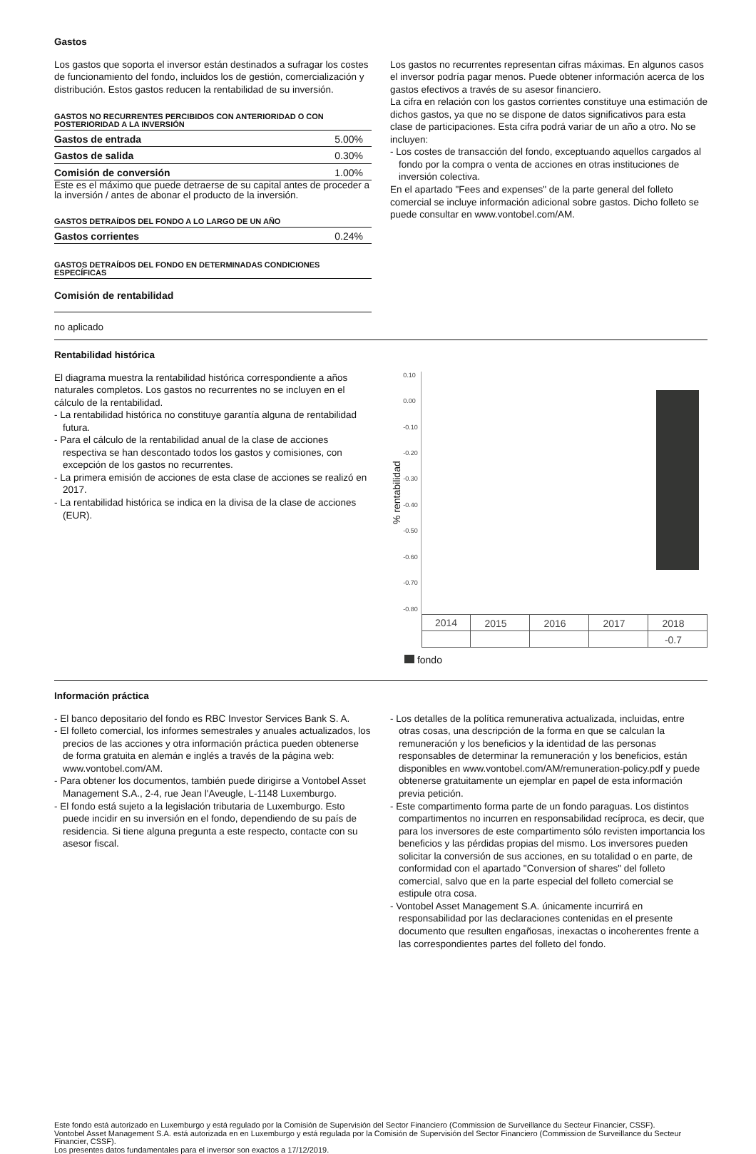Gastos
Los gastos que soporta el inversor están destinados a sufragar los costes de funcionamiento del fondo, incluidos los de gestión, comercialización y distribución. Estos gastos reducen la rentabilidad de su inversión.
GASTOS NO RECURRENTES PERCIBIDOS CON ANTERIORIDAD O CON POSTERIORIDAD A LA INVERSIÓN
| Gastos de entrada | 5.00% |
| Gastos de salida | 0.30% |
| Comisión de conversión | 1.00% |
Este es el máximo que puede detraerse de su capital antes de proceder a la inversión / antes de abonar el producto de la inversión.
GASTOS DETRAÍDOS DEL FONDO A LO LARGO DE UN AÑO
| Gastos corrientes | 0.24% |
GASTOS DETRAÍDOS DEL FONDO EN DETERMINADAS CONDICIONES ESPECÍFICAS
| Comisión de rentabilidad |
Los gastos no recurrentes representan cifras máximas. En algunos casos el inversor podría pagar menos. Puede obtener información acerca de los gastos efectivos a través de su asesor financiero.
La cifra en relación con los gastos corrientes constituye una estimación de dichos gastos, ya que no se dispone de datos significativos para esta clase de participaciones. Esta cifra podrá variar de un año a otro. No se incluyen:
- Los costes de transacción del fondo, exceptuando aquellos cargados al fondo por la compra o venta de acciones en otras instituciones de inversión colectiva.
En el apartado "Fees and expenses" de la parte general del folleto comercial se incluye información adicional sobre gastos. Dicho folleto se puede consultar en www.vontobel.com/AM.
no aplicado
Rentabilidad histórica
El diagrama muestra la rentabilidad histórica correspondiente a años naturales completos. Los gastos no recurrentes no se incluyen en el cálculo de la rentabilidad.
- La rentabilidad histórica no constituye garantía alguna de rentabilidad futura.
- Para el cálculo de la rentabilidad anual de la clase de acciones respectiva se han descontado todos los gastos y comisiones, con excepción de los gastos no recurrentes.
- La primera emisión de acciones de esta clase de acciones se realizó en 2017.
- La rentabilidad histórica se indica en la divisa de la clase de acciones (EUR).
% rentabilidad
0.10
0.00
-0.10
-0.20
-0.30
-0.40
-0.50
-0.60
-0.70
-0.80
| 2014 | 2015 | 2016 | 2017 | 2018 |
| | | | | -0.7 |
fondo
Información práctica
- El banco depositario del fondo es RBC Investor Services Bank S. A.
- El folleto comercial, los informes semestrales y anuales actualizados, los precios de las acciones y otra información práctica pueden obtenerse de forma gratuita en alemán e inglés a través de la página web: www.vontobel.com/AM.
- Para obtener los documentos, también puede dirigirse a Vontobel Asset Management S.A., 2-4, rue Jean l'Aveugle, L-1148 Luxemburgo.
- El fondo está sujeto a la legislación tributaria de Luxemburgo. Esto puede incidir en su inversión en el fondo, dependiendo de su país de residencia. Si tiene alguna pregunta a este respecto, contacte con su asesor fiscal.
- Los detalles de la política remunerativa actualizada, incluidas, entre otras cosas, una descripción de la forma en que se calculan la remuneración y los beneficios y la identidad de las personas responsables de determinar la remuneración y los beneficios, están disponibles en www.vontobel.com/AM/remuneration-policy.pdf y puede obtenerse gratuitamente un ejemplar en papel de esta información previa petición.
- Este compartimento forma parte de un fondo paraguas. Los distintos compartimentos no incurren en responsabilidad recíproca, es decir, que para los inversores de este compartimento sólo revisten importancia los beneficios y las pérdidas propias del mismo. Los inversores pueden solicitar la conversión de sus acciones, en su totalidad o en parte, de conformidad con el apartado "Conversion of shares" del folleto comercial, salvo que en la parte especial del folleto comercial se estipule otra cosa.
- Vontobel Asset Management S.A. únicamente incurrirá en responsabilidad por las declaraciones contenidas en el presente documento que resulten engañosas, inexactas o incoherentes frente a las correspondientes partes del folleto del fondo.
Este fondo está autorizado en Luxemburgo y está regulado por la Comisión de Supervisión del Sector Financiero (Commission de Surveillance du Secteur Financier, CSSF).
Vontobel Asset Management S.A. está autorizada en en Luxemburgo y está regulada por la Comisión de Supervisión del Sector Financiero (Commission de Surveillance du Secteur Financier, CSSF).
Los presentes datos fundamentales para el inversor son exactos a 17/12/2019.